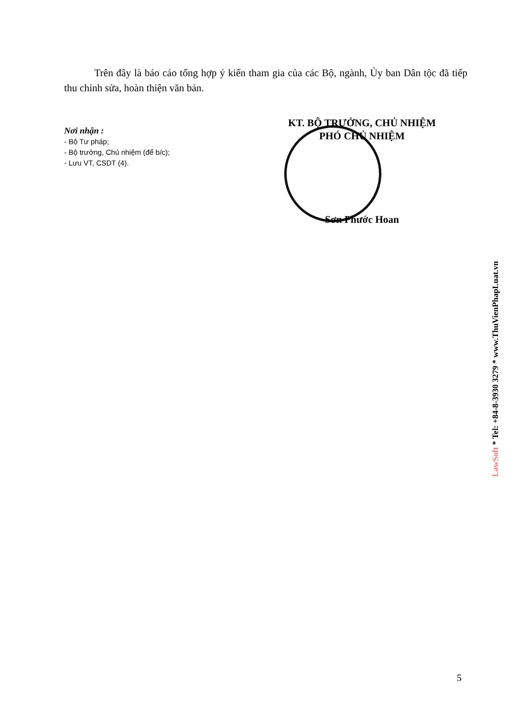Trên đây là báo cáo tổng hợp ý kiến tham gia của các Bộ, ngành, Ủy ban Dân tộc đã tiếp thu chỉnh sửa, hoàn thiện văn bản.
Nơi nhận :
- Bộ Tư pháp;
- Bộ trưởng, Chủ nhiệm (để b/c);
- Lưu VT, CSDT (4).
KT. BỘ TRƯỞNG, CHỦ NHIỆM
PHÓ CHỦ NHIỆM
Sơn Phước Hoan
LawSoft * Tel: +84-8-3930 3279 * www.ThuVienPhapLuat.vn
5